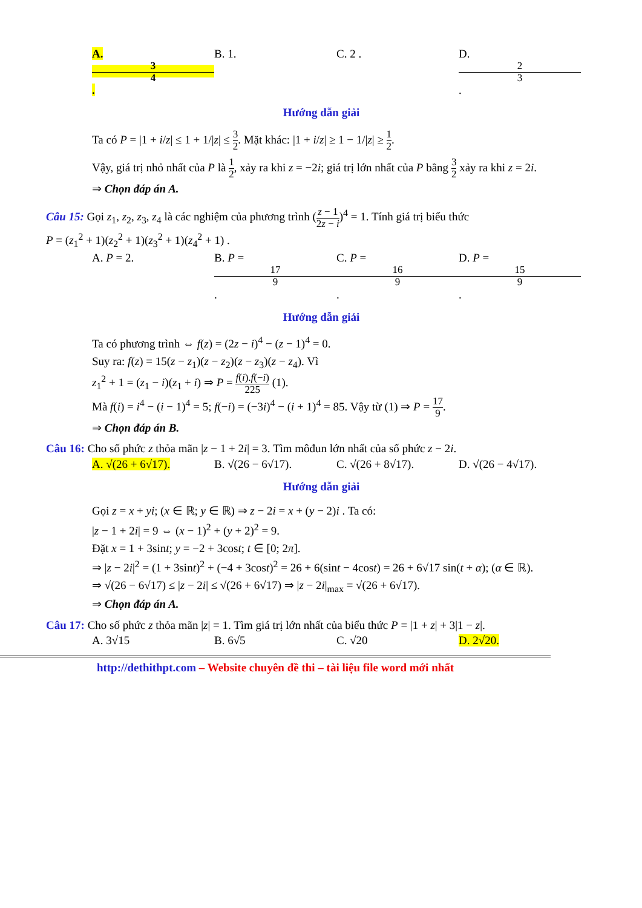A. 3 4. B. 1. C. 2 . D. 2 3.
Hướng dẫn giải
Ta có P = |1 + i/z| ≤ 1 + 1/|z| ≤ 3 2. Mặt khác: |1 + i/z| ≥ 1 − 1/|z| ≥ 1 2.
Vậy, giá trị nhỏ nhất của P là 1 2, xảy ra khi z = −2i; giá trị lớn nhất của P bằng 3 2 xảy ra khi z = 2i.
⇒ Chọn đáp án A.
Câu 15: Gọi z<sub>1</sub>, z<sub>2</sub>, z<sub>3</sub>, z<sub>4</sub> là các nghiệm của phương trình (z − 1 2z − i)<sup>4</sup> = 1. Tính giá trị biểu thức
P = (z<sub>1</sub><sup>2</sup> + 1)(z<sub>2</sub><sup>2</sup> + 1)(z<sub>3</sub><sup>2</sup> + 1)(z<sub>4</sub><sup>2</sup> + 1) .
A. P = 2. B. P = 17 9. C. P = 16 9. D. P = 15 9.
Hướng dẫn giải
Ta có phương trình ⇔ f(z) = (2z − i)<sup>4</sup> − (z − 1)<sup>4</sup> = 0.
Suy ra: f(z) = 15(z − z<sub>1</sub>)(z − z<sub>2</sub>)(z − z<sub>3</sub>)(z − z<sub>4</sub>). Vì
z<sub>1</sub><sup>2</sup> + 1 = (z<sub>1</sub> − i)(z<sub>1</sub> + i) ⇒ P = f(i).f(−i) 225 (1).
Mà f(i) = i<sup>4</sup> − (i − 1)<sup>4</sup> = 5; f(−i) = (−3i)<sup>4</sup> − (i + 1)<sup>4</sup> = 85. Vậy từ (1) ⇒ P = 17 9.
⇒ Chọn đáp án B.
Câu 16: Cho số phức z thỏa mãn |z − 1 + 2i| = 3. Tìm môđun lớn nhất của số phức z − 2i.
A. √(26 + 6√17). B. √(26 − 6√17). C. √(26 + 8√17). D. √(26 − 4√17).
Hướng dẫn giải
Gọi z = x + yi; (x ∈ ℝ; y ∈ ℝ) ⇒ z − 2i = x + (y − 2)i . Ta có:
|z − 1 + 2i| = 9 ⇔ (x − 1)<sup>2</sup> + (y + 2)<sup>2</sup> = 9.
Đặt x = 1 + 3sint; y = −2 + 3cost; t ∈ [0; 2π].
⇒ |z − 2i|<sup>2</sup> = (1 + 3sint)<sup>2</sup> + (−4 + 3cost)<sup>2</sup> = 26 + 6(sint − 4cost) = 26 + 6√17 sin(t + α); (α ∈ ℝ).
⇒ √(26 − 6√17) ≤ |z − 2i| ≤ √(26 + 6√17) ⇒ |z − 2i|<sub>max</sub> = √(26 + 6√17).
⇒ Chọn đáp án A.
Câu 17: Cho số phức z thỏa mãn |z| = 1. Tìm giá trị lớn nhất của biểu thức P = |1 + z| + 3|1 − z|.
A. 3√15 B. 6√5 C. √20 D. 2√20.
http://dethithpt.com – Website chuyên đề thi – tài liệu file word mới nhất